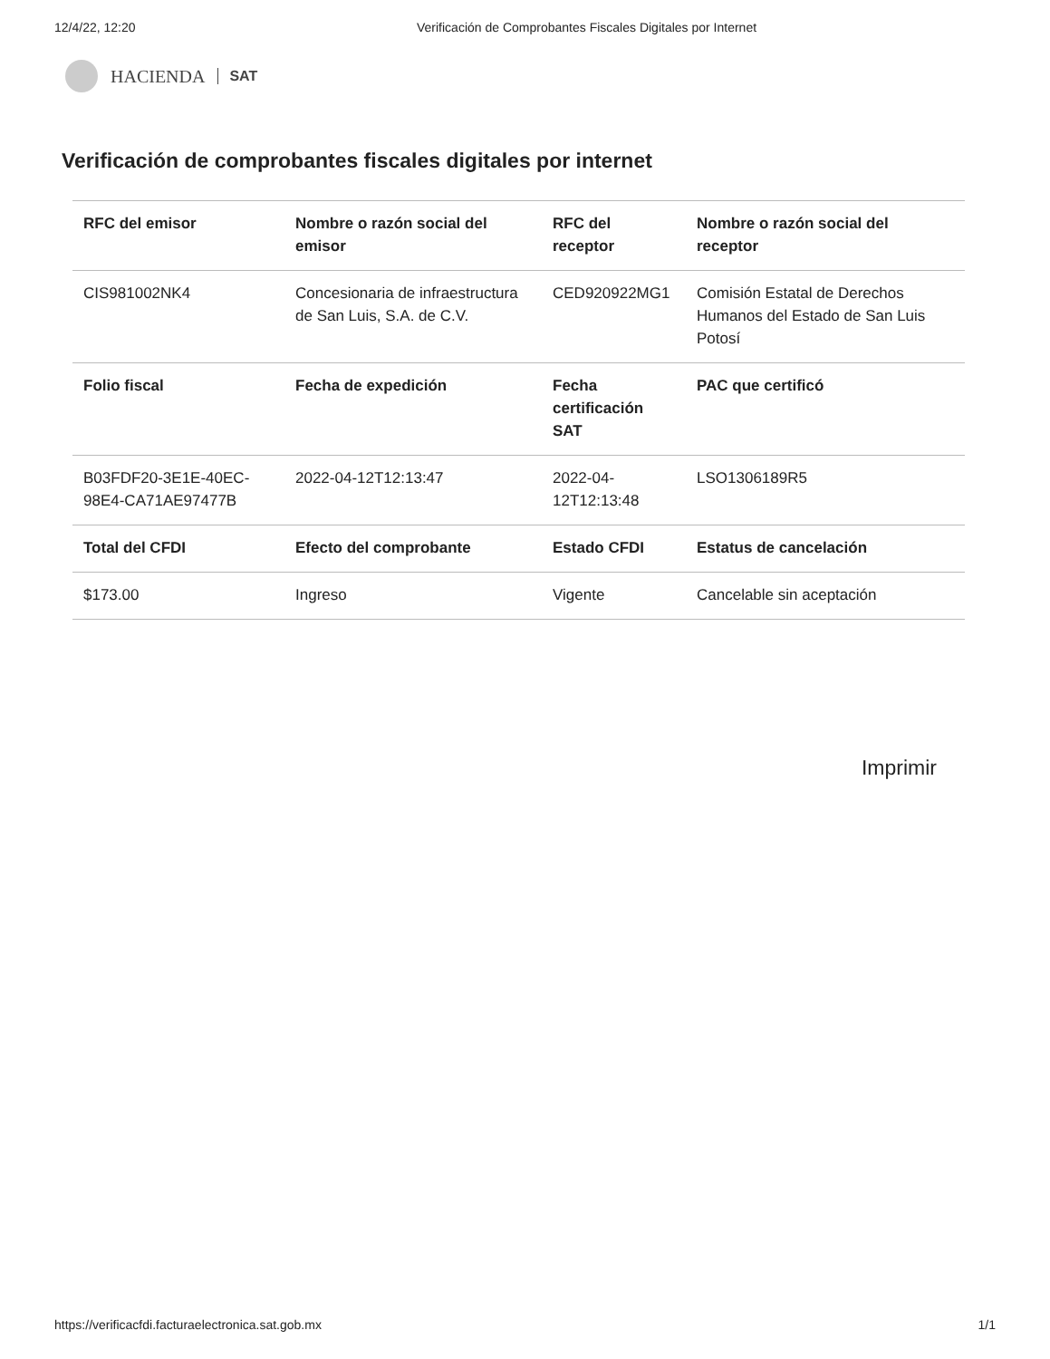12/4/22, 12:20 Verificación de Comprobantes Fiscales Digitales por Internet
HACIENDA SAT
Verificación de comprobantes fiscales digitales por internet
| RFC del emisor | Nombre o razón social del emisor | RFC del receptor | Nombre o razón social del receptor |
| --- | --- | --- | --- |
| CIS981002NK4 | Concesionaria de infraestructura de San Luis, S.A. de C.V. | CED920922MG1 | Comisión Estatal de Derechos Humanos del Estado de San Luis Potosí |
| Folio fiscal | Fecha de expedición | Fecha certificación SAT | PAC que certificó |
| B03FDF20-3E1E-40EC-98E4-CA71AE97477B | 2022-04-12T12:13:47 | 2022-04-12T12:13:48 | LSO1306189R5 |
| Total del CFDI | Efecto del comprobante | Estado CFDI | Estatus de cancelación |
| $173.00 | Ingreso | Vigente | Cancelable sin aceptación |
Imprimir
https://verificacfdi.facturaelectronica.sat.gob.mx 1/1